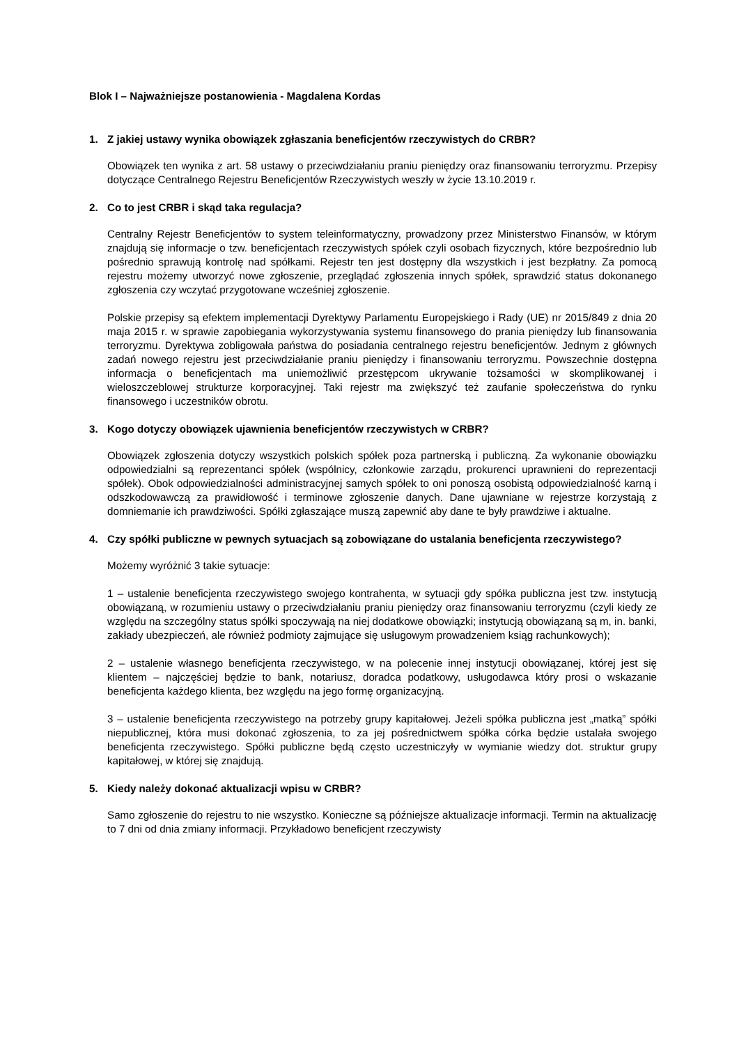Blok I – Najważniejsze postanowienia - Magdalena Kordas
1. Z jakiej ustawy wynika obowiązek zgłaszania beneficjentów rzeczywistych do CRBR?
Obowiązek ten wynika z art. 58 ustawy o przeciwdziałaniu praniu pieniędzy oraz finansowaniu terroryzmu. Przepisy dotyczące Centralnego Rejestru Beneficjentów Rzeczywistych weszły w życie 13.10.2019 r.
2. Co to jest CRBR i skąd taka regulacja?
Centralny Rejestr Beneficjentów to system teleinformatyczny, prowadzony przez Ministerstwo Finansów, w którym znajdują się informacje o tzw. beneficjentach rzeczywistych spółek czyli osobach fizycznych, które bezpośrednio lub pośrednio sprawują kontrolę nad spółkami. Rejestr ten jest dostępny dla wszystkich i jest bezpłatny. Za pomocą rejestru możemy utworzyć nowe zgłoszenie, przeglądać zgłoszenia innych spółek, sprawdzić status dokonanego zgłoszenia czy wczytać przygotowane wcześniej zgłoszenie.
Polskie przepisy są efektem implementacji Dyrektywy Parlamentu Europejskiego i Rady (UE) nr 2015/849 z dnia 20 maja 2015 r. w sprawie zapobiegania wykorzystywania systemu finansowego do prania pieniędzy lub finansowania terroryzmu. Dyrektywa zobligowała państwa do posiadania centralnego rejestru beneficjentów. Jednym z głównych zadań nowego rejestru jest przeciwdziałanie praniu pieniędzy i finansowaniu terroryzmu. Powszechnie dostępna informacja o beneficjentach ma uniemożliwić przestępcom ukrywanie tożsamości w skomplikowanej i wieloszczeblowej strukturze korporacyjnej. Taki rejestr ma zwiększyć też zaufanie społeczeństwa do rynku finansowego i uczestników obrotu.
3. Kogo dotyczy obowiązek ujawnienia beneficjentów rzeczywistych w CRBR?
Obowiązek zgłoszenia dotyczy wszystkich polskich spółek poza partnerską i publiczną. Za wykonanie obowiązku odpowiedzialni są reprezentanci spółek (wspólnicy, członkowie zarządu, prokurenci uprawnieni do reprezentacji spółek). Obok odpowiedzialności administracyjnej samych spółek to oni ponoszą osobistą odpowiedzialność karną i odszkodowawczą za prawidłowość i terminowe zgłoszenie danych. Dane ujawniane w rejestrze korzystają z domniemanie ich prawdziwości. Spółki zgłaszające muszą zapewnić aby dane te były prawdziwe i aktualne.
4. Czy spółki publiczne w pewnych sytuacjach są zobowiązane do ustalania beneficjenta rzeczywistego?
Możemy wyróżnić 3 takie sytuacje:
1 – ustalenie beneficjenta rzeczywistego swojego kontrahenta, w sytuacji gdy spółka publiczna jest tzw. instytucją obowiązaną, w rozumieniu ustawy o przeciwdziałaniu praniu pieniędzy oraz finansowaniu terroryzmu (czyli kiedy ze względu na szczególny status spółki spoczywają na niej dodatkowe obowiązki; instytucją obowiązaną są m, in. banki, zakłady ubezpieczeń, ale również podmioty zajmujące się usługowym prowadzeniem ksiąg rachunkowych);
2 – ustalenie własnego beneficjenta rzeczywistego, w na polecenie innej instytucji obowiązanej, której jest się klientem – najczęściej będzie to bank, notariusz, doradca podatkowy, usługodawca który prosi o wskazanie beneficjenta każdego klienta, bez względu na jego formę organizacyjną.
3 – ustalenie beneficjenta rzeczywistego na potrzeby grupy kapitałowej. Jeżeli spółka publiczna jest „matką” spółki niepublicznej, która musi dokonać zgłoszenia, to za jej pośrednictwem spółka córka będzie ustalała swojego beneficjenta rzeczywistego. Spółki publiczne będą często uczestniczyły w wymianie wiedzy dot. struktur grupy kapitałowej, w której się znajdują.
5. Kiedy należy dokonać aktualizacji wpisu w CRBR?
Samo zgłoszenie do rejestru to nie wszystko. Konieczne są późniejsze aktualizacje informacji. Termin na aktualizację to 7 dni od dnia zmiany informacji. Przykładowo beneficjent rzeczywisty